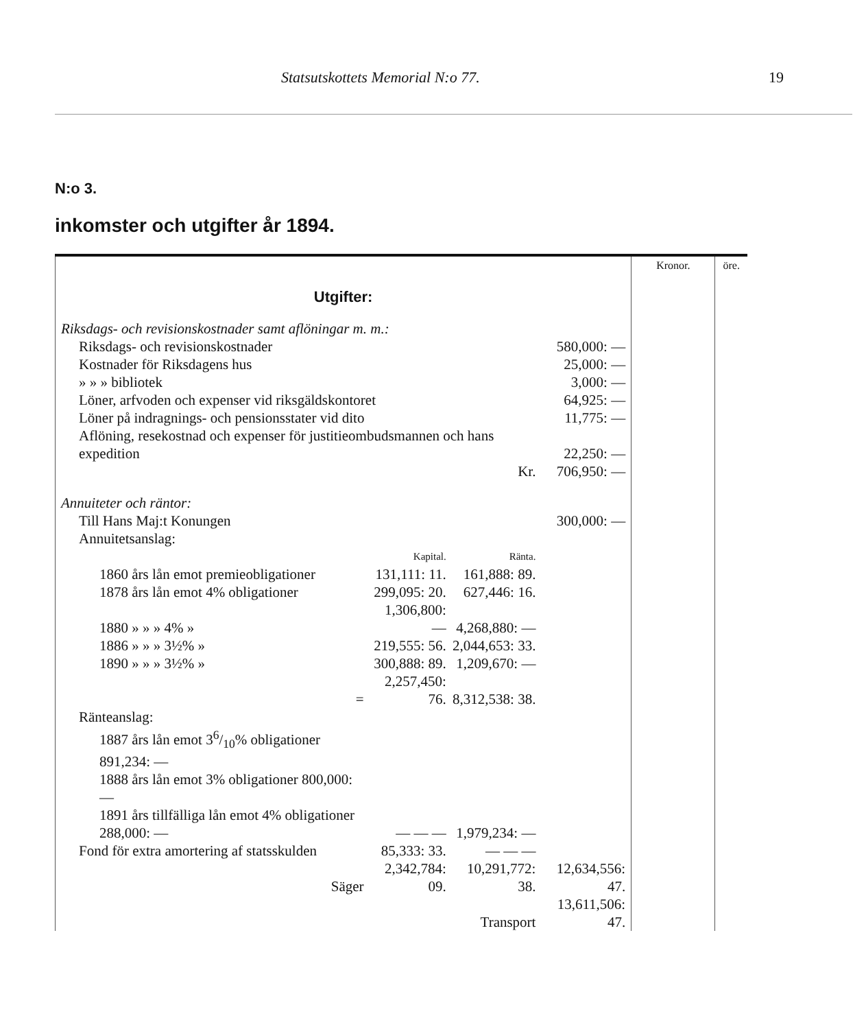Statsutskottets Memorial N:o 77. 19
N:o 3.
inkomster och utgifter år 1894.
| | Kronor. | öre. |
| Utgifter: | | |
| / Riksdags- och revisionskostnader samt aflöningar m. m.: / / / / / Riksdags- och revisionskostnader / / / 580,000: — / / Kostnader för Riksdagens hus / / / 25,000: — / / » » » bibliotek / / / 3,000: — / / Löner, arfvoden och expenser vid riksgäldskontoret / / / 64,925: — / / Löner på indragnings- och pensionsstater vid dito / / / 11,775: — / / Aflöning, resekostnad och expenser för justitieombudsmannen och hans expedition / / / 22,250: — / / Kr. / / / 706,950: — / / Annuiteter och räntor: / / / / / Till Hans Maj:t Konungen / / / 300,000: — / / Annuitetsanslag: / / / / / / Kapital. / Ränta. / / / 1860 års lån emot premieobligationer / 131,111: 11. / 161,888: 89. / / / 1878 års lån emot 4% obligationer / 299,095: 20. / 627,446: 16. / / / 1880 » » » 4% » / 1,306,800: — / 4,268,880: — / / / 1886 » » » 3½% » / 219,555: 56. / 2,044,653: 33. / / / 1890 » » » 3½% » / 300,888: 89. / 1,209,670: — / / / = / 2,257,450: 76. / 8,312,538: 38. / / / Ränteanslag: / / / / / 1887 års lån emot 36/10% obligationer 891,234: — / / / / / 1888 års lån emot 3% obligationer 800,000: — / / / / / 1891 års tillfälliga lån emot 4% obligationer 288,000: — / — — — / 1,979,234: — / / / Fond för extra amortering af statsskulden / 85,333: 33. / — — — / / / Säger / 2,342,784: 09. / 10,291,772: 38. / 12,634,556: 47. / / Transport / / / 13,611,506: 47. / | | |